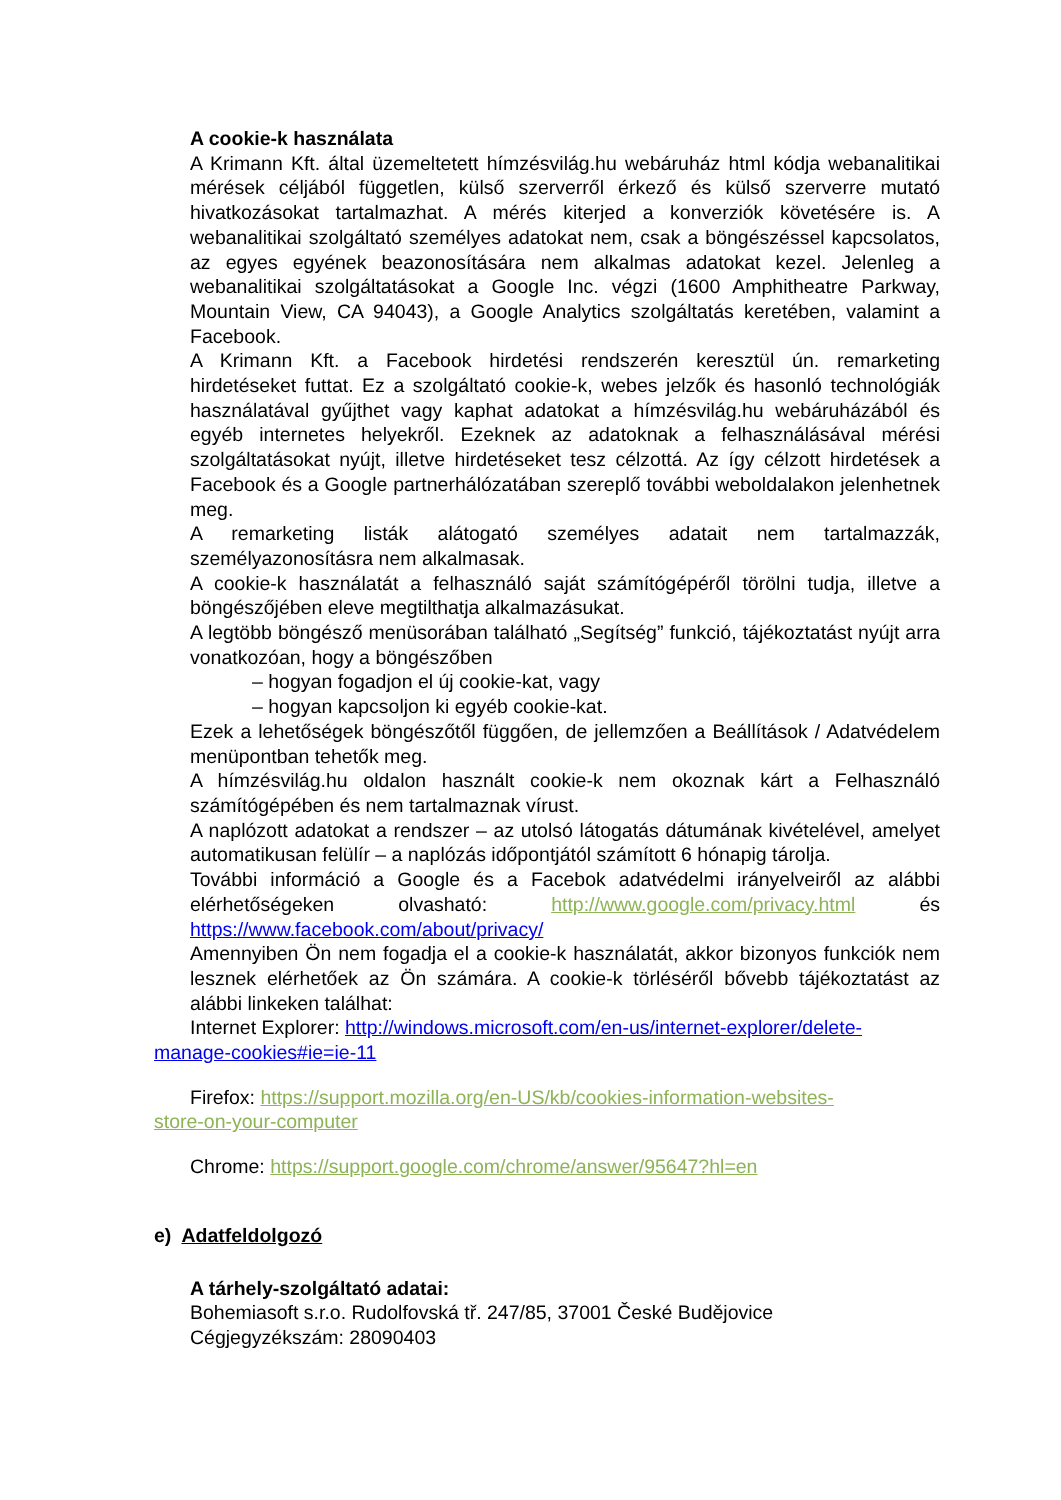A cookie-k használata
A Krimann Kft. által üzemeltetett hímzésvilág.hu webáruház html kódja webanalitikai mérések céljából független, külső szerverről érkező és külső szerverre mutató hivatkozásokat tartalmazhat. A mérés kiterjed a konverziók követésére is. A webanalitikai szolgáltató személyes adatokat nem, csak a böngészéssel kapcsolatos, az egyes egyének beazonosítására nem alkalmas adatokat kezel. Jelenleg a webanalitikai szolgáltatásokat a Google Inc. végzi (1600 Amphitheatre Parkway, Mountain View, CA 94043), a Google Analytics szolgáltatás keretében, valamint a Facebook.
A Krimann Kft. a Facebook hirdetési rendszerén keresztül ún. remarketing hirdetéseket futtat. Ez a szolgáltató cookie-k, webes jelzők és hasonló technológiák használatával gyűjthet vagy kaphat adatokat a hímzésvilág.hu webáruházából és egyéb internetes helyekről. Ezeknek az adatoknak a felhasználásával mérési szolgáltatásokat nyújt, illetve hirdetéseket tesz célzottá. Az így célzott hirdetések a Facebook és a Google partnerhálózatában szereplő további weboldalakon jelenhetnek meg.
A remarketing listák alátogató személyes adatait nem tartalmazzák, személyazonosításra nem alkalmasak.
A cookie-k használatát a felhasználó saját számítógépéről törölni tudja, illetve a böngészőjében eleve megtilthatja alkalmazásukat.
A legtöbb böngésző menüsorában található „Segítség” funkció, tájékoztatást nyújt arra vonatkozóan, hogy a böngészőben
– hogyan fogadjon el új cookie-kat, vagy
– hogyan kapcsoljon ki egyéb cookie-kat.
Ezek a lehetőségek böngészőtől függően, de jellemzően a Beállítások / Adatvédelem menüpontban tehetők meg.
A hímzésvilág.hu oldalon használt cookie-k nem okoznak kárt a Felhasználó számítógépében és nem tartalmaznak vírust.
A naplózott adatokat a rendszer – az utolsó látogatás dátumának kivételével, amelyet automatikusan felülír – a naplózás időpontjától számított 6 hónapig tárolja.
További információ a Google és a Facebok adatvédelmi irányelveiről az alábbi elérhetőségeken olvasható: http://www.google.com/privacy.html és https://www.facebook.com/about/privacy/
Amennyiben Ön nem fogadja el a cookie-k használatát, akkor bizonyos funkciók nem lesznek elérhetőek az Ön számára. A cookie-k törléséről bővebb tájékoztatást az alábbi linkeken találhat:
Internet Explorer: http://windows.microsoft.com/en-us/internet-explorer/delete-
manage-cookies#ie=ie-11
Firefox: https://support.mozilla.org/en-US/kb/cookies-information-websites-
store-on-your-computer
Chrome: https://support.google.com/chrome/answer/95647?hl=en
e) Adatfeldolgozó
A tárhely-szolgáltató adatai:
Bohemiasoft s.r.o. Rudolfovská tř. 247/85, 37001 České Budějovice
Cégjegyzékszám: 28090403